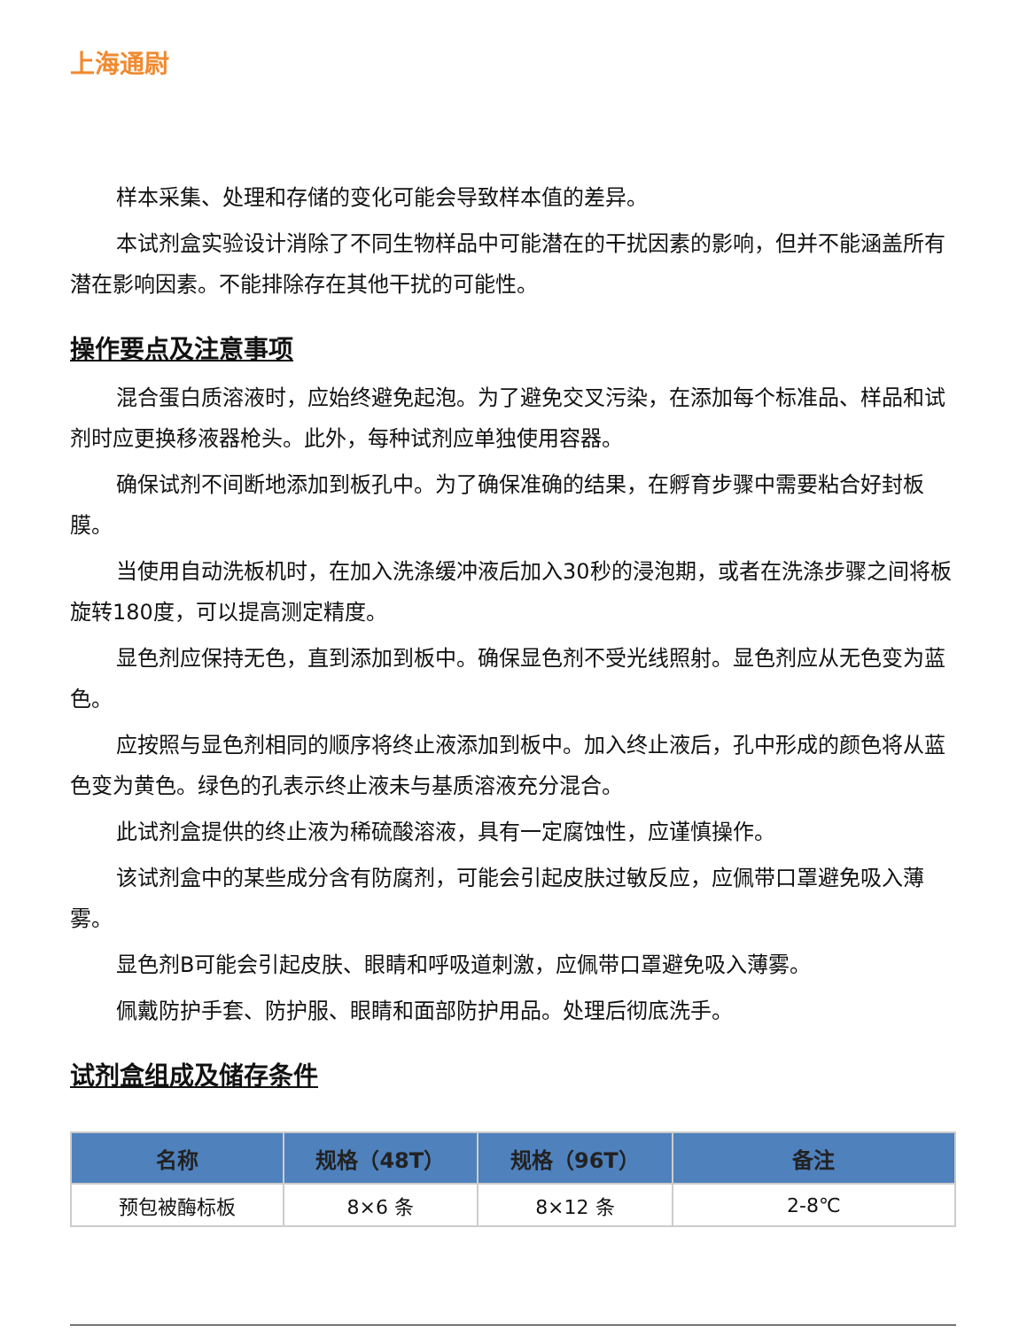上海通尉
样本采集、处理和存储的变化可能会导致样本值的差异。
本试剂盒实验设计消除了不同生物样品中可能潜在的干扰因素的影响，但并不能涵盖所有潜在影响因素。不能排除存在其他干扰的可能性。
操作要点及注意事项
混合蛋白质溶液时，应始终避免起泡。为了避免交叉污染，在添加每个标准品、样品和试剂时应更换移液器枪头。此外，每种试剂应单独使用容器。
确保试剂不间断地添加到板孔中。为了确保准确的结果，在孵育步骤中需要粘合好封板膜。
当使用自动洗板机时，在加入洗涤缓冲液后加入30秒的浸泡期，或者在洗涤步骤之间将板旋转180度，可以提高测定精度。
显色剂应保持无色，直到添加到板中。确保显色剂不受光线照射。显色剂应从无色变为蓝色。
应按照与显色剂相同的顺序将终止液添加到板中。加入终止液后，孔中形成的颜色将从蓝色变为黄色。绿色的孔表示终止液未与基质溶液充分混合。
此试剂盒提供的终止液为稀硫酸溶液，具有一定腐蚀性，应谨慎操作。
该试剂盒中的某些成分含有防腐剂，可能会引起皮肤过敏反应，应佩带口罩避免吸入薄雾。
显色剂B可能会引起皮肤、眼睛和呼吸道刺激，应佩带口罩避免吸入薄雾。
佩戴防护手套、防护服、眼睛和面部防护用品。处理后彻底洗手。
试剂盒组成及储存条件
| 名称 | 规格（48T） | 规格（96T） | 备注 |
| --- | --- | --- | --- |
| 预包被酶标板 | 8×6 条 | 8×12 条 | 2-8℃ |